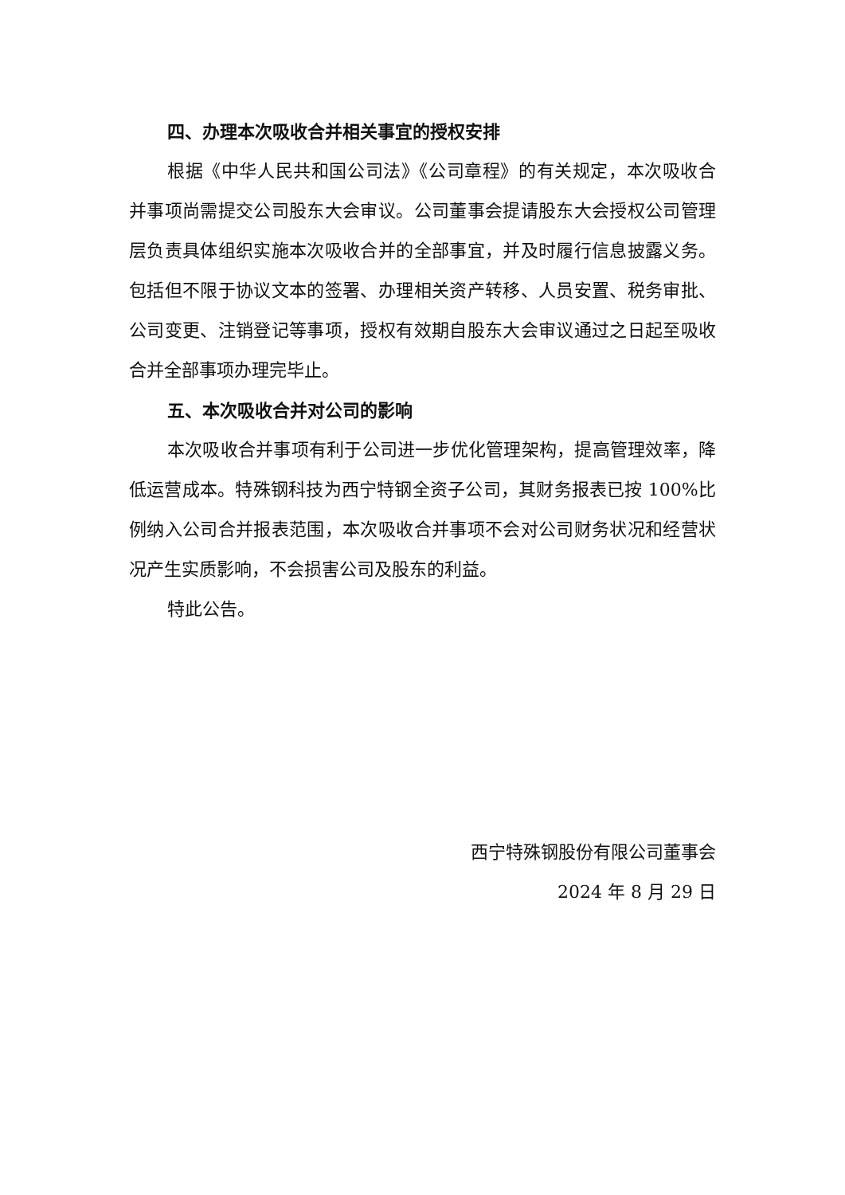四、办理本次吸收合并相关事宜的授权安排
根据《中华人民共和国公司法》《公司章程》的有关规定，本次吸收合并事项尚需提交公司股东大会审议。公司董事会提请股东大会授权公司管理层负责具体组织实施本次吸收合并的全部事宜，并及时履行信息披露义务。包括但不限于协议文本的签署、办理相关资产转移、人员安置、税务审批、公司变更、注销登记等事项，授权有效期自股东大会审议通过之日起至吸收合并全部事项办理完毕止。
五、本次吸收合并对公司的影响
本次吸收合并事项有利于公司进一步优化管理架构，提高管理效率，降低运营成本。特殊钢科技为西宁特钢全资子公司，其财务报表已按 100%比例纳入公司合并报表范围，本次吸收合并事项不会对公司财务状况和经营状况产生实质影响，不会损害公司及股东的利益。
特此公告。
西宁特殊钢股份有限公司董事会
2024 年 8 月 29 日